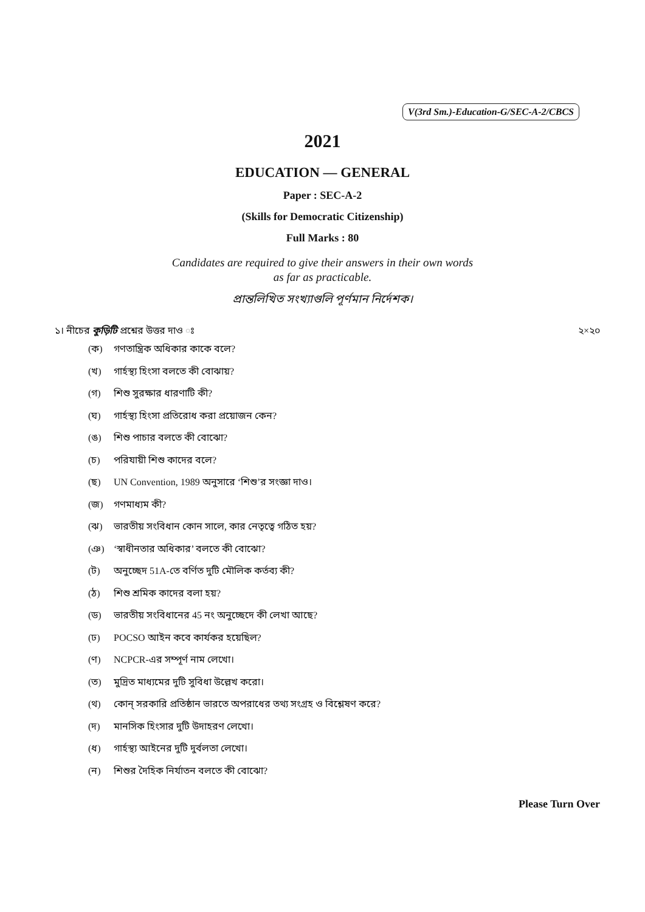V(3rd Sm.)-Education-G/SEC-A-2/CBCS
2021
EDUCATION — GENERAL
Paper : SEC-A-2
(Skills for Democratic Citizenship)
Full Marks : 80
Candidates are required to give their answers in their own words
as far as practicable.
প্রান্তলিখিত সংখ্যাগুলি পূর্ণমান নির্দেশক।
১। নীচের কুড়িটি প্রশ্নের উত্তর দাও ঃ
২×২০
(ক) গণতান্ত্রিক অধিকার কাকে বলে?
(খ) গার্হস্থ্য হিংসা বলতে কী বোঝায়?
(গ) শিশু সুরক্ষার ধারণাটি কী?
(ঘ) গার্হস্থ্য হিংসা প্রতিরোধ করা প্রয়োজন কেন?
(ঙ) শিশু পাচার বলতে কী বোঝো?
(চ) পরিযায়ী শিশু কাদের বলে?
(ছ) UN Convention, 1989 অনুসারে ‘শিশু’র সংজ্ঞা দাও।
(জ) গণমাধ্যম কী?
(ঝ) ভারতীয় সংবিধান কোন সালে, কার নেতৃত্বে গঠিত হয়?
(ঞ) ‘স্বাধীনতার অধিকার’ বলতে কী বোঝো?
(ট) অনুচ্ছেদ 51A-তে বর্ণিত দুটি মৌলিক কর্তব্য কী?
(ঠ) শিশু শ্রমিক কাদের বলা হয়?
(ড) ভারতীয় সংবিধানের 45 নং অনুচ্ছেদে কী লেখা আছে?
(ঢ) POCSO আইন কবে কার্যকর হয়েছিল?
(ণ) NCPCR-এর সম্পূর্ণ নাম লেখো।
(ত) মুদ্রিত মাধ্যমের দুটি সুবিধা উল্লেখ করো।
(থ) কোন্ সরকারি প্রতিষ্ঠান ভারতে অপরাধের তথ্য সংগ্রহ ও বিশ্লেষণ করে?
(দ) মানসিক হিংসার দুটি উদাহরণ লেখো।
(ধ) গার্হস্থ্য আইনের দুটি দুর্বলতা লেখো।
(ন) শিশুর দৈহিক নির্যাতন বলতে কী বোঝো?
Please Turn Over